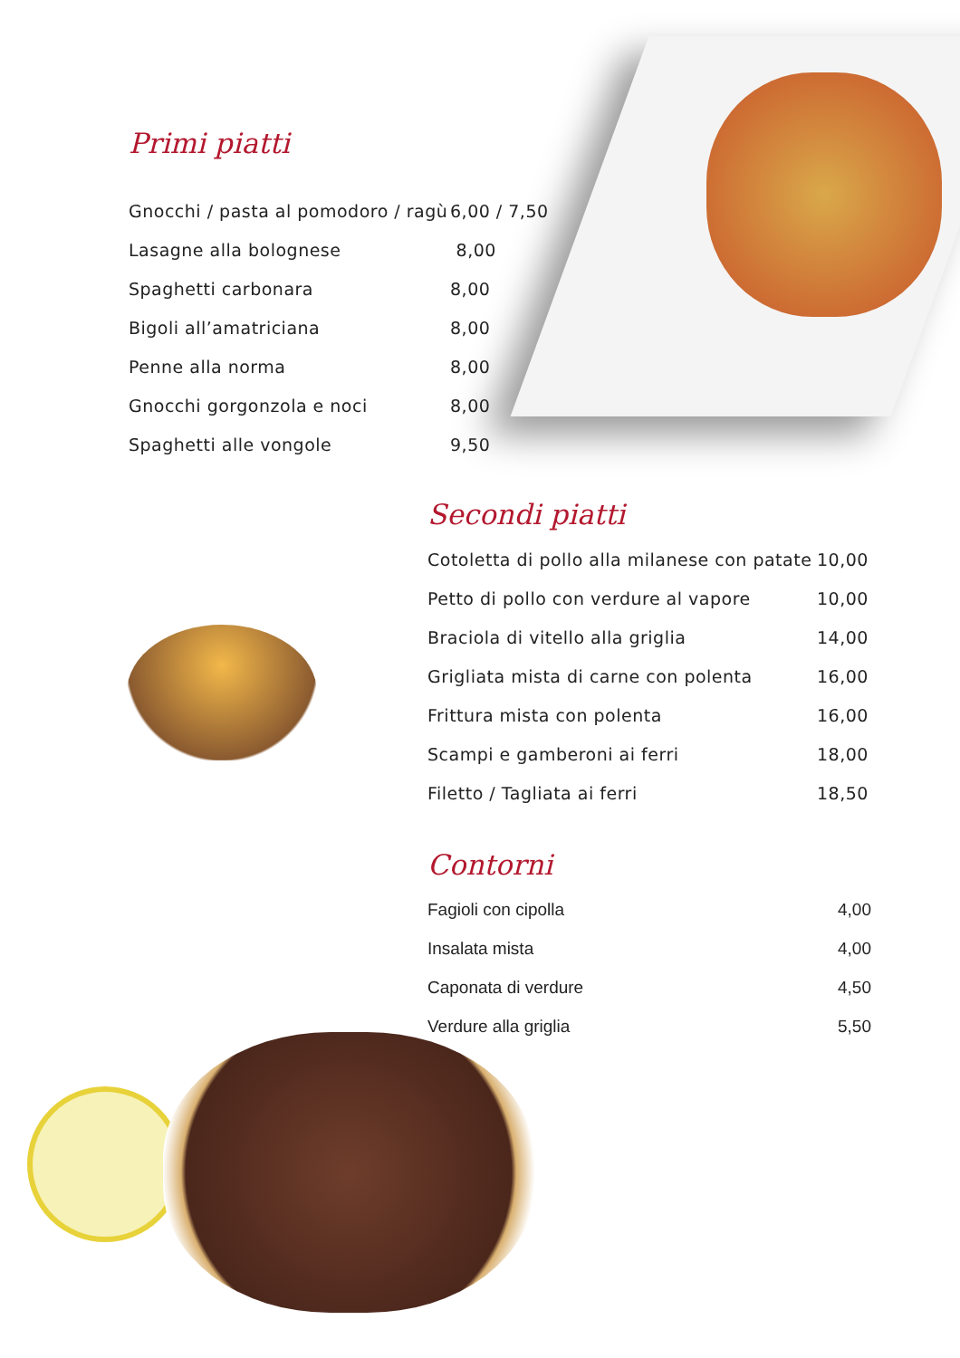Primi piatti
| Gnocchi / pasta al pomodoro / ragù | 6,00 / 7,50 |
| Lasagne alla bolognese | 8,00 |
| Spaghetti carbonara | 8,00 |
| Bigoli all’amatriciana | 8,00 |
| Penne alla norma | 8,00 |
| Gnocchi gorgonzola e noci | 8,00 |
| Spaghetti alle vongole | 9,50 |
Secondi piatti
| Cotoletta di pollo alla milanese con patate | 10,00 |
| Petto di pollo con verdure al vapore | 10,00 |
| Braciola di vitello alla griglia | 14,00 |
| Grigliata mista di carne con polenta | 16,00 |
| Frittura mista con polenta | 16,00 |
| Scampi e gamberoni ai ferri | 18,00 |
| Filetto / Tagliata ai ferri | 18,50 |
Contorni
| Fagioli con cipolla | 4,00 |
| Insalata mista | 4,00 |
| Caponata di verdure | 4,50 |
| Verdure alla griglia | 5,50 |